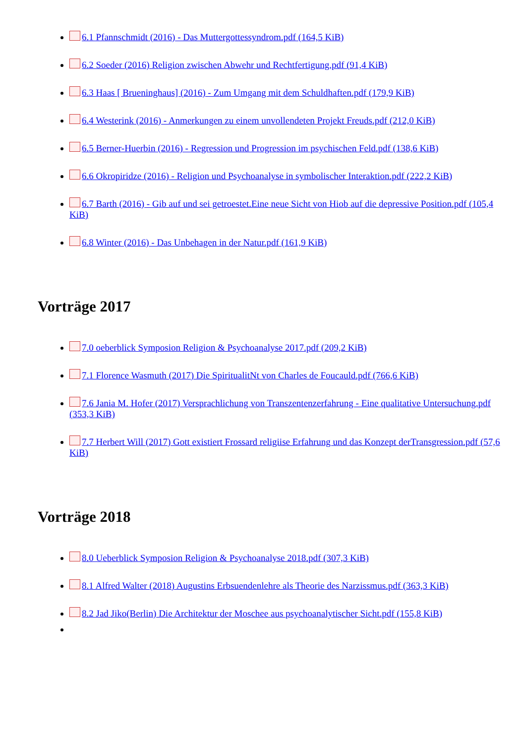6.1 Pfannschmidt (2016) - Das Muttergottessyndrom.pdf (164,5 KiB)
6.2 Soeder (2016) Religion zwischen Abwehr und Rechtfertigung.pdf (91,4 KiB)
6.3 Haas [ Brueninghaus] (2016) - Zum Umgang mit dem Schuldhaften.pdf (179,9 KiB)
6.4 Westerink (2016) - Anmerkungen zu einem unvollendeten Projekt Freuds.pdf (212,0 KiB)
6.5 Berner-Huerbin (2016) - Regression und Progression im psychischen Feld.pdf (138,6 KiB)
6.6 Okropiridze (2016) - Religion und Psychoanalyse in symbolischer Interaktion.pdf (222,2 KiB)
6.7 Barth (2016) - Gib auf und sei getroestet.Eine neue Sicht von Hiob auf die depressive Position.pdf (105,4 KiB)
6.8 Winter (2016) - Das Unbehagen in der Natur.pdf (161,9 KiB)
Vorträge 2017
7.0 oeberblick Symposion Religion & Psychoanalyse 2017.pdf (209,2 KiB)
7.1 Florence Wasmuth (2017) Die SpiritualitNt von Charles de Foucauld.pdf (766,6 KiB)
7.6 Jania M. Hofer (2017) Versprachlichung von Transzentenzerfahrung - Eine qualitative Untersuchung.pdf (353,3 KiB)
7.7 Herbert Will (2017) Gott existiert Frossard religiise Erfahrung und das Konzept derTransgression.pdf (57,6 KiB)
Vorträge 2018
8.0 Ueberblick Symposion Religion & Psychoanalyse 2018.pdf (307,3 KiB)
8.1 Alfred Walter (2018) Augustins Erbsuendenlehre als Theorie des Narzissmus.pdf (363,3 KiB)
8.2 Jad Jiko(Berlin) Die Architektur der Moschee aus psychoanalytischer Sicht.pdf (155,8 KiB)